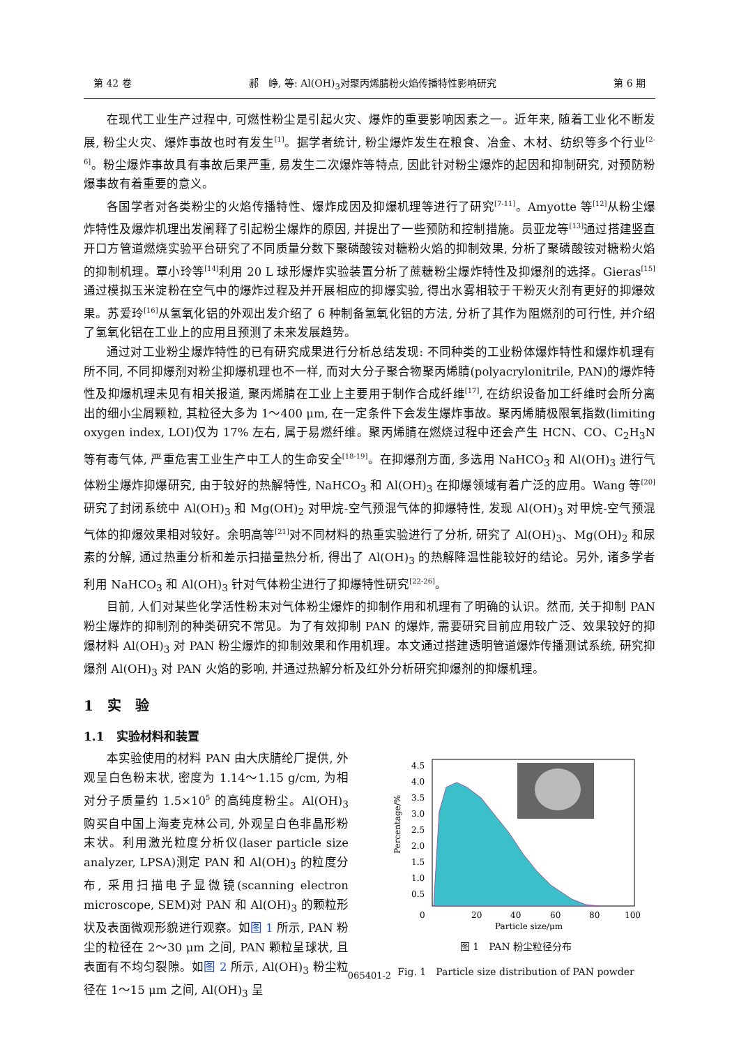第 42 卷 郝　峥, 等: Al(OH)<sub>3</sub>对聚丙烯腈粉火焰传播特性影响研究 第 6 期
在现代工业生产过程中, 可燃性粉尘是引起火灾、爆炸的重要影响因素之一。近年来, 随着工业化不断发展, 粉尘火灾、爆炸事故也时有发生<sup>[1]</sup>。据学者统计, 粉尘爆炸发生在粮食、冶金、木材、纺织等多个行业<sup>[2-6]</sup>。粉尘爆炸事故具有事故后果严重, 易发生二次爆炸等特点, 因此针对粉尘爆炸的起因和抑制研究, 对预防粉爆事故有着重要的意义。
各国学者对各类粉尘的火焰传播特性、爆炸成因及抑爆机理等进行了研究<sup>[7-11]</sup>。Amyotte 等<sup>[12]</sup>从粉尘爆炸特性及爆炸机理出发阐释了引起粉尘爆炸的原因, 并提出了一些预防和控制措施。员亚龙等<sup>[13]</sup>通过搭建竖直开口方管道燃烧实验平台研究了不同质量分数下聚磷酸铵对糖粉火焰的抑制效果, 分析了聚磷酸铵对糖粉火焰的抑制机理。覃小玲等<sup>[14]</sup>利用 20 L 球形爆炸实验装置分析了蔗糖粉尘爆炸特性及抑爆剂的选择。Gieras<sup>[15]</sup>通过模拟玉米淀粉在空气中的爆炸过程及并开展相应的抑爆实验, 得出水雾相较于干粉灭火剂有更好的抑爆效果。苏爱玲<sup>[16]</sup>从氢氧化铝的外观出发介绍了 6 种制备氢氧化铝的方法, 分析了其作为阻燃剂的可行性, 并介绍了氢氧化铝在工业上的应用且预测了未来发展趋势。
通过对工业粉尘爆炸特性的已有研究成果进行分析总结发现: 不同种类的工业粉体爆炸特性和爆炸机理有所不同, 不同抑爆剂对粉尘抑爆机理也不一样, 而对大分子聚合物聚丙烯腈(polyacrylonitrile, PAN)的爆炸特性及抑爆机理未见有相关报道, 聚丙烯腈在工业上主要用于制作合成纤维<sup>[17]</sup>, 在纺织设备加工纤维时会所分离出的细小尘屑颗粒, 其粒径大多为 1～400 μm, 在一定条件下会发生爆炸事故。聚丙烯腈极限氧指数(limiting oxygen index, LOI)仅为 17% 左右, 属于易燃纤维。聚丙烯腈在燃烧过程中还会产生 HCN、CO、C<sub>2</sub>H<sub>3</sub>N 等有毒气体, 严重危害工业生产中工人的生命安全<sup>[18-19]</sup>。在抑爆剂方面, 多选用 NaHCO<sub>3</sub> 和 Al(OH)<sub>3</sub> 进行气体粉尘爆炸抑爆研究, 由于较好的热解特性, NaHCO<sub>3</sub> 和 Al(OH)<sub>3</sub> 在抑爆领域有着广泛的应用。Wang 等<sup>[20]</sup>研究了封闭系统中 Al(OH)<sub>3</sub> 和 Mg(OH)<sub>2</sub> 对甲烷-空气预混气体的抑爆特性, 发现 Al(OH)<sub>3</sub> 对甲烷-空气预混气体的抑爆效果相对较好。余明高等<sup>[21]</sup>对不同材料的热重实验进行了分析, 研究了 Al(OH)<sub>3</sub>、Mg(OH)<sub>2</sub> 和尿素的分解, 通过热重分析和差示扫描量热分析, 得出了 Al(OH)<sub>3</sub> 的热解降温性能较好的结论。另外, 诸多学者利用 NaHCO<sub>3</sub> 和 Al(OH)<sub>3</sub> 针对气体粉尘进行了抑爆特性研究<sup>[22-26]</sup>。
目前, 人们对某些化学活性粉末对气体粉尘爆炸的抑制作用和机理有了明确的认识。然而, 关于抑制 PAN 粉尘爆炸的抑制剂的种类研究不常见。为了有效抑制 PAN 的爆炸, 需要研究目前应用较广泛、效果较好的抑爆材料 Al(OH)<sub>3</sub> 对 PAN 粉尘爆炸的抑制效果和作用机理。本文通过搭建透明管道爆炸传播测试系统, 研究抑爆剂 Al(OH)<sub>3</sub> 对 PAN 火焰的影响, 并通过热解分析及红外分析研究抑爆剂的抑爆机理。
1　实　验
1.1　实验材料和装置
本实验使用的材料 PAN 由大庆腈纶厂提供, 外观呈白色粉末状, 密度为 1.14～1.15 g/cm, 为相对分子质量约 1.5×10<sup>5</sup> 的高纯度粉尘。Al(OH)<sub>3</sub> 购买自中国上海麦克林公司, 外观呈白色非晶形粉末状。利用激光粒度分析仪(laser particle size analyzer, LPSA)测定 PAN 和 Al(OH)<sub>3</sub> 的粒度分布, 采用扫描电子显微镜(scanning electron microscope, SEM)对 PAN 和 Al(OH)<sub>3</sub> 的颗粒形状及表面微观形貌进行观察。如图 1 所示, PAN 粉尘的粒径在 2～30 μm 之间, PAN 颗粒呈球状, 且表面有不均匀裂隙。如图 2 所示, Al(OH)<sub>3</sub> 粉尘粒径在 1～15 μm 之间, Al(OH)<sub>3</sub> 呈
4.5
4.0
3.5
3.0
2.5
2.0
1.5
1.0
0.5
0
20
40
60
80
100
Percentage/%
Particle size/μm
图 1　PAN 粉尘粒径分布
Fig. 1　Particle size distribution of PAN powder
065401-2